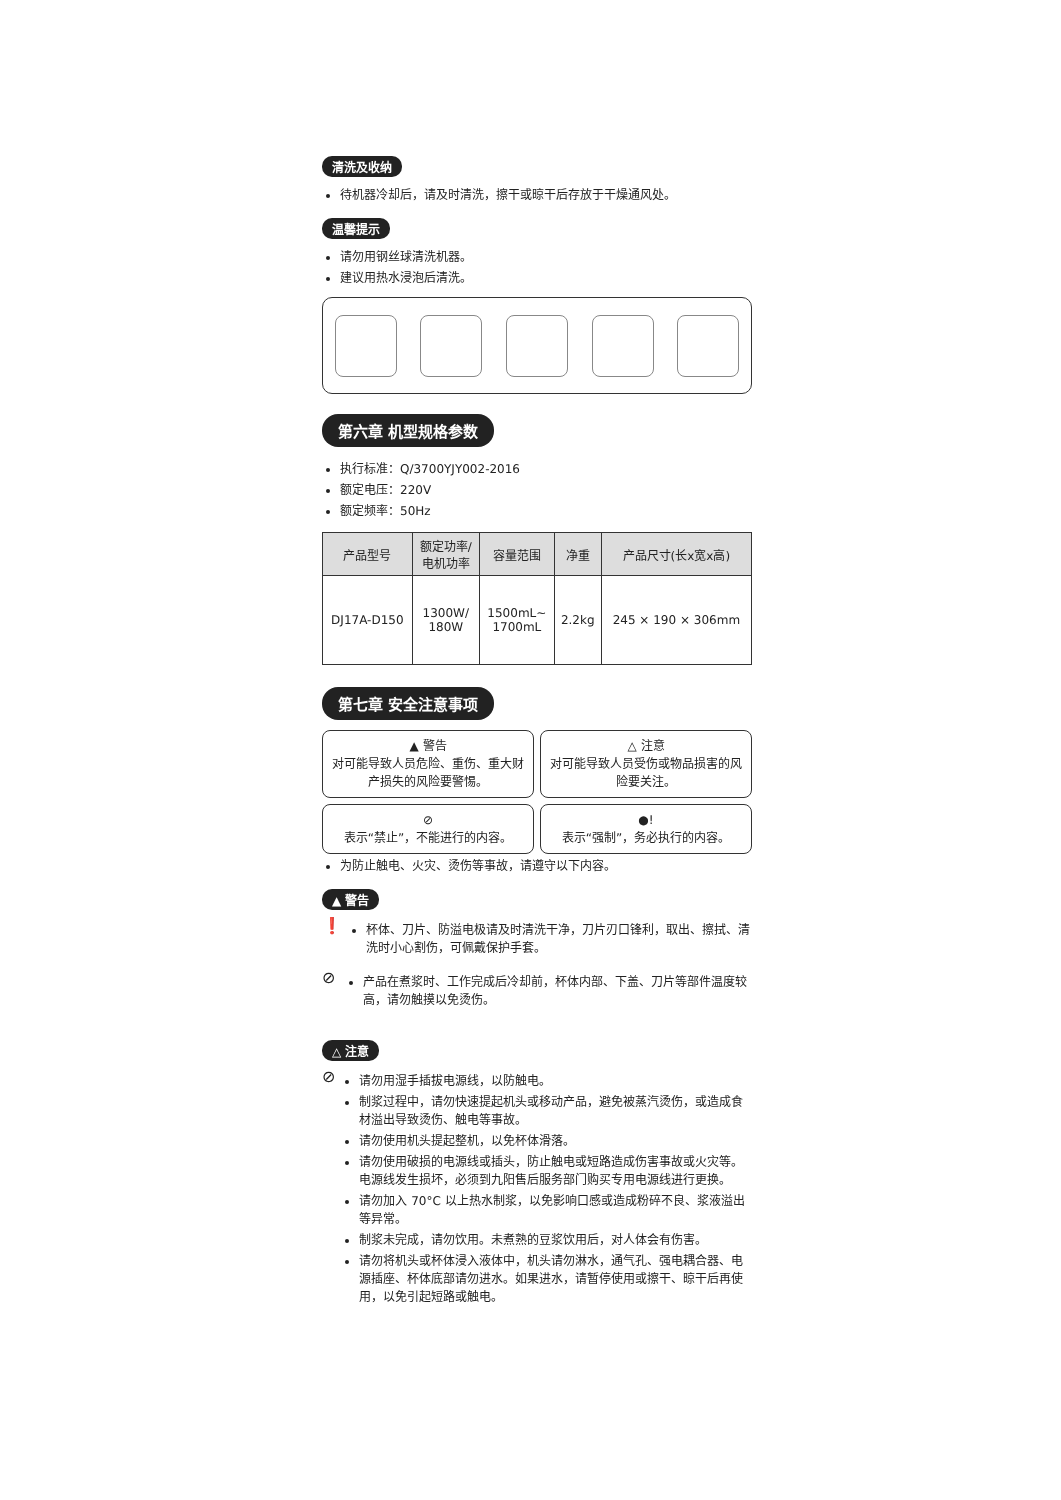清洗及收纳
待机器冷却后，请及时清洗，擦干或晾干后存放于干燥通风处。
温馨提示
请勿用钢丝球清洗机器。
建议用热水浸泡后清洗。
第六章 机型规格参数
执行标准：Q/3700YJY002-2016
额定电压：220V
额定频率：50Hz
| 产品型号 | 额定功率/ 电机功率 | 容量范围 | 净重 | 产品尺寸(长x宽x高) |
| --- | --- | --- | --- | --- |
| DJ17A-D150 | 1300W/ 180W | 1500mL~ 1700mL | 2.2kg | 245 × 190 × 306mm |
第七章 安全注意事项
▲ 警告
对可能导致人员危险、重伤、重大财产损失的风险要警惕。
△ 注意
对可能导致人员受伤或物品损害的风险要关注。
⊘
表示“禁止”，不能进行的内容。
●!
表示“强制”，务必执行的内容。
为防止触电、火灾、烫伤等事故，请遵守以下内容。
▲ 警告
❗
杯体、刀片、防溢电极请及时清洗干净，刀片刃口锋利，取出、擦拭、清洗时小心割伤，可佩戴保护手套。
⊘
产品在煮浆时、工作完成后冷却前，杯体内部、下盖、刀片等部件温度较高，请勿触摸以免烫伤。
△ 注意
⊘
请勿用湿手插拔电源线，以防触电。
制浆过程中，请勿快速提起机头或移动产品，避免被蒸汽烫伤，或造成食材溢出导致烫伤、触电等事故。
请勿使用机头提起整机，以免杯体滑落。
请勿使用破损的电源线或插头，防止触电或短路造成伤害事故或火灾等。电源线发生损坏，必须到九阳售后服务部门购买专用电源线进行更换。
请勿加入 70°C 以上热水制浆，以免影响口感或造成粉碎不良、浆液溢出等异常。
制浆未完成，请勿饮用。未煮熟的豆浆饮用后，对人体会有伤害。
请勿将机头或杯体浸入液体中，机头请勿淋水，通气孔、强电耦合器、电源插座、杯体底部请勿进水。如果进水，请暂停使用或擦干、晾干后再使用，以免引起短路或触电。